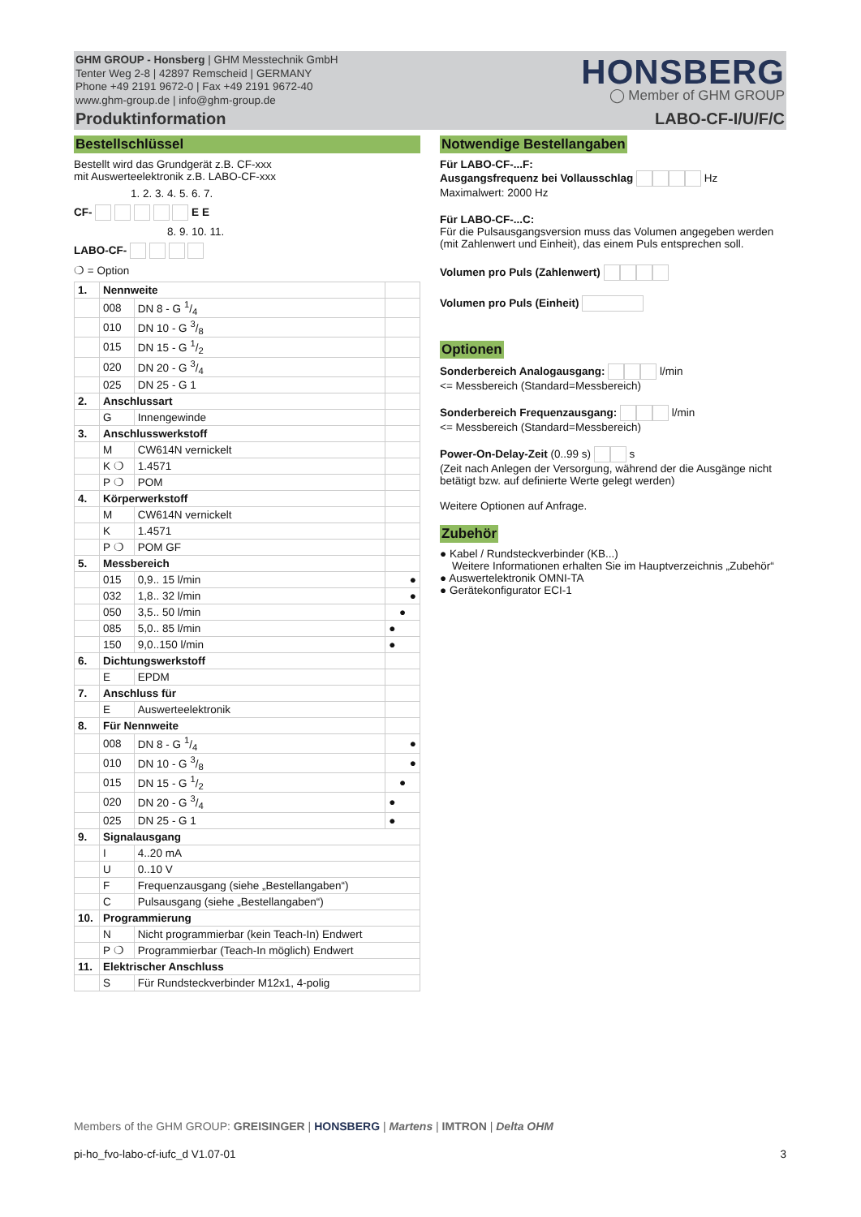GHM GROUP - Honsberg | GHM Messtechnik GmbH
Tenter Weg 2-8 | 42897 Remscheid | GERMANY
Phone +49 2191 9672-0 | Fax +49 2191 9672-40
www.ghm-group.de | info@ghm-group.de
Produktinformation
HONSBERG
◯ Member of GHM GROUP
LABO-CF-I/U/F/C
Bestellschlüssel
Bestellt wird das Grundgerät z.B. CF-xxx
mit Auswerteelektronik z.B. LABO-CF-xxx
1. 2. 3. 4. 5. 6. 7.
CF- E E
8. 9. 10. 11.
LABO-CF-
❍ = Option
| 1. | Nennweite | | |
| | 008 | DN 8 - G 1/4 | |
| | 010 | DN 10 - G 3/8 | |
| | 015 | DN 15 - G 1/2 | |
| | 020 | DN 20 - G 3/4 | |
| | 025 | DN 25 - G 1 | |
| 2. | Anschlussart | | |
| | G | Innengewinde | |
| 3. | Anschlusswerkstoff | | |
| | M | CW614N vernickelt | |
| | K ❍ | 1.4571 | |
| | P ❍ | POM | |
| 4. | Körperwerkstoff | | |
| | M | CW614N vernickelt | |
| | K | 1.4571 | |
| | P ❍ | POM GF | |
| 5. | Messbereich | | |
| | 015 | 0,9.. 15 l/min | ● |
| | 032 | 1,8.. 32 l/min | ● |
| | 050 | 3,5.. 50 l/min | ● |
| | 085 | 5,0.. 85 l/min | ● |
| | 150 | 9,0..150 l/min | ● |
| 6. | Dichtungswerkstoff | | |
| | E | EPDM | |
| 7. | Anschluss für | | |
| | E | Auswerteelektronik | |
| 8. | Für Nennweite | | |
| | 008 | DN 8 - G 1/4 | ● |
| | 010 | DN 10 - G 3/8 | ● |
| | 015 | DN 15 - G 1/2 | ● |
| | 020 | DN 20 - G 3/4 | ● |
| | 025 | DN 25 - G 1 | ● |
| 9. | Signalausgang | | |
| | I | 4..20 mA | |
| | U | 0..10 V | |
| | F | Frequenzausgang (siehe „Bestellangaben“) | |
| | C | Pulsausgang (siehe „Bestellangaben“) | |
| 10. | Programmierung | | |
| | N | Nicht programmierbar (kein Teach-In) Endwert | |
| | P ❍ | Programmierbar (Teach-In möglich) Endwert | |
| 11. | Elektrischer Anschluss | | |
| | S | Für Rundsteckverbinder M12x1, 4-polig | |
Notwendige Bestellangaben
Für LABO-CF-...F:
Ausgangsfrequenz bei Vollausschlag Hz
Maximalwert: 2000 Hz
Für LABO-CF-...C:
Für die Pulsausgangsversion muss das Volumen angegeben werden (mit Zahlenwert und Einheit), das einem Puls entsprechen soll.
Volumen pro Puls (Zahlenwert)
Volumen pro Puls (Einheit)
Optionen
Sonderbereich Analogausgang: l/min
<= Messbereich (Standard=Messbereich)
Sonderbereich Frequenzausgang: l/min
<= Messbereich (Standard=Messbereich)
Power-On-Delay-Zeit (0..99 s) s
(Zeit nach Anlegen der Versorgung, während der die Ausgänge nicht betätigt bzw. auf definierte Werte gelegt werden)
Weitere Optionen auf Anfrage.
Zubehör
● Kabel / Rundsteckverbinder (KB...)
Weitere Informationen erhalten Sie im Hauptverzeichnis „Zubehör“
● Auswertelektronik OMNI-TA
● Gerätekonfigurator ECI-1
Members of the GHM GROUP: GREISINGER | HONSBERG | Martens | IMTRON | Delta OHM
pi-ho_fvo-labo-cf-iufc_d V1.07-01 3